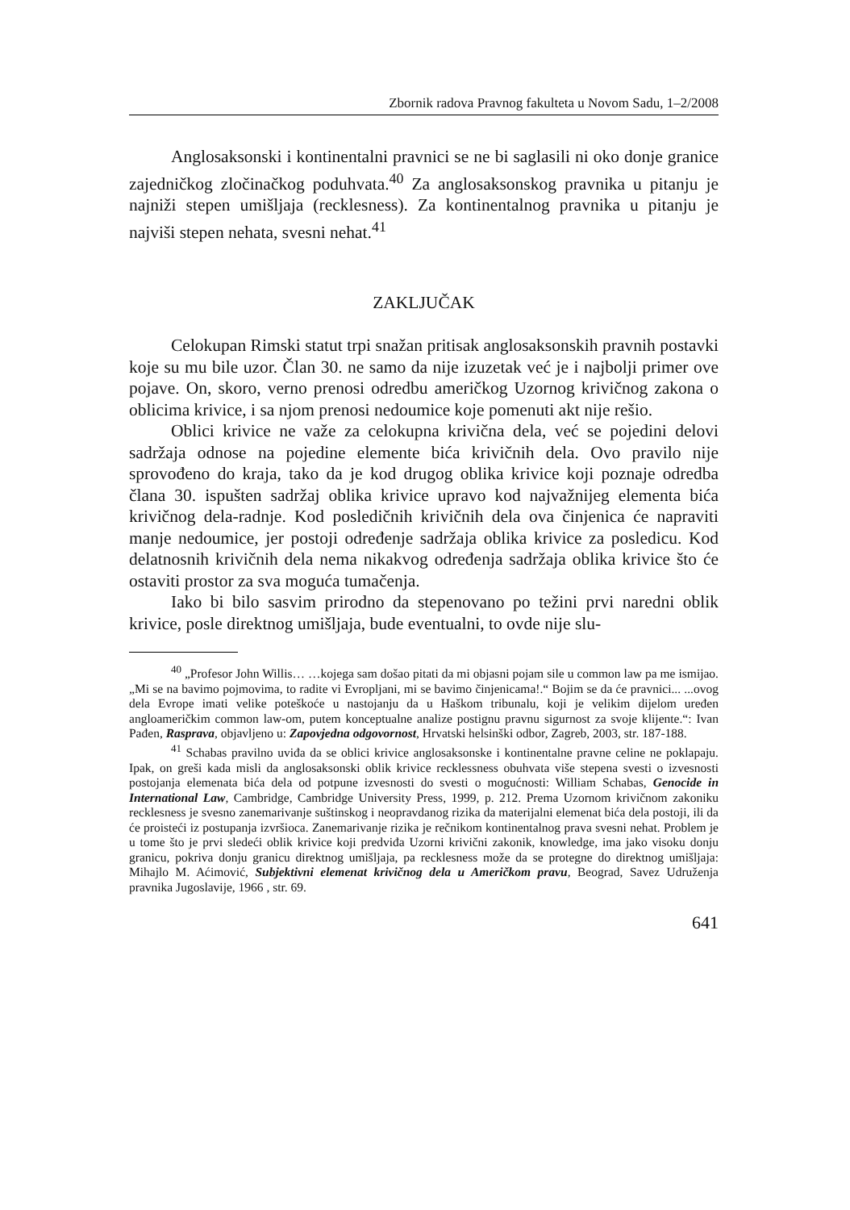Zbornik radova Pravnog fakulteta u Novom Sadu, 1–2/2008
Anglosaksonski i kontinentalni pravnici se ne bi saglasili ni oko donje granice zajedničkog zločinačkog poduhvata.<sup>40</sup> Za anglosaksonskog pravnika u pitanju je najniži stepen umišljaja (recklesness). Za kontinentalnog pravnika u pitanju je najviši stepen nehata, svesni nehat.<sup>41</sup>
ZAKLJUČAK
Celokupan Rimski statut trpi snažan pritisak anglosaksonskih pravnih postavki koje su mu bile uzor. Član 30. ne samo da nije izuzetak već je i najbolji primer ove pojave. On, skoro, verno prenosi odredbu američkog Uzornog krivičnog zakona o oblicima krivice, i sa njom prenosi nedoumice koje pomenuti akt nije rešio.
Oblici krivice ne važe za celokupna krivična dela, već se pojedini delovi sadržaja odnose na pojedine elemente bića krivičnih dela. Ovo pravilo nije sprovođeno do kraja, tako da je kod drugog oblika krivice koji poznaje odredba člana 30. ispušten sadržaj oblika krivice upravo kod najvažnijeg elementa bića krivičnog dela-radnje. Kod posledičnih krivičnih dela ova činjenica će napraviti manje nedoumice, jer postoji određenje sadržaja oblika krivice za posledicu. Kod delatnosnih krivičnih dela nema nikakvog određenja sadržaja oblika krivice što će ostaviti prostor za sva moguća tumačenja.
Iako bi bilo sasvim prirodno da stepenovano po težini prvi naredni oblik krivice, posle direktnog umišljaja, bude eventualni, to ovde nije slu-
<sup>40</sup> „Profesor John Willis… …kojega sam došao pitati da mi objasni pojam sile u common law pa me ismijao. „Mi se na bavimo pojmovima, to radite vi Evropljani, mi se bavimo činjenicama!.“ Bojim se da će pravnici... ...ovog dela Evrope imati velike poteškoće u nastojanju da u Haškom tribunalu, koji je velikim dijelom uređen angloameričkim common law-om, putem konceptualne analize postignu pravnu sigurnost za svoje klijente.“: Ivan Pađen, Rasprava, objavljeno u: Zapovjedna odgovornost, Hrvatski helsinški odbor, Zagreb, 2003, str. 187-188.
<sup>41</sup> Schabas pravilno uviđa da se oblici krivice anglosaksonske i kontinentalne pravne celine ne poklapaju. Ipak, on greši kada misli da anglosaksonski oblik krivice recklessness obuhvata više stepena svesti o izvesnosti postojanja elemenata bića dela od potpune izvesnosti do svesti o mogućnosti: William Schabas, Genocide in International Law, Cambridge, Cambridge University Press, 1999, p. 212. Prema Uzornom krivičnom zakoniku recklesness je svesno zanemarivanje suštinskog i neopravdanog rizika da materijalni elemenat bića dela postoji, ili da će proisteći iz postupanja izvršioca. Zanemarivanje rizika je rečnikom kontinentalnog prava svesni nehat. Problem je u tome što je prvi sledeći oblik krivice koji predviđa Uzorni krivični zakonik, knowledge, ima jako visoku donju granicu, pokriva donju granicu direktnog umišljaja, pa recklesness može da se protegne do direktnog umišljaja: Mihajlo M. Aćimović, Subjektivni elemenat krivičnog dela u Američkom pravu, Beograd, Savez Udruženja pravnika Jugoslavije, 1966 , str. 69.
641